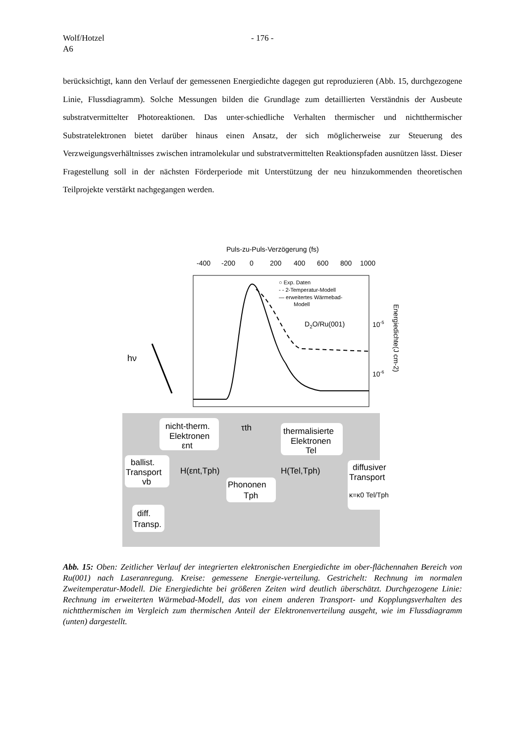Wolf/Hotzel
A6
- 176 -
berücksichtigt, kann den Verlauf der gemessenen Energiedichte dagegen gut reproduzieren (Abb. 15, durchgezogene Linie, Flussdiagramm). Solche Messungen bilden die Grundlage zum detaillierten Verständnis der Ausbeute substratvermittelter Photoreaktionen. Das unter-schiedliche Verhalten thermischer und nichtthermischer Substratelektronen bietet darüber hinaus einen Ansatz, der sich möglicherweise zur Steuerung des Verzweigungsverhältnisses zwischen intramolekular und substratvermittelten Reaktionspfaden ausnützen lässt. Dieser Fragestellung soll in der nächsten Förderperiode mit Unterstützung der neu hinzukommenden theoretischen Teilprojekte verstärkt nachgegangen werden.
Puls-zu-Puls-Verzögerung (fs)
-400
-200
0
200
400
600
800
1000
○ Exp. Daten
- - 2-Temperatur-Modell
— erweitertes Wärmebad-
Modell
D2O/Ru(001)
10-5
10-6
Energiedichte(J cm-2)
hν
nicht-therm.
Elektronen
εnt
τth
thermalisierte
Elektronen
Tel
ballist.
Transport
vb
H(εnt,Tph)
Phononen
Tph
H(Tel,Tph)
diffusiver
Transport
κ=κ0 Tel/Tph
diff.
Transp.
Abb. 15: Oben: Zeitlicher Verlauf der integrierten elektronischen Energiedichte im ober-flächennahen Bereich von Ru(001) nach Laseranregung. Kreise: gemessene Energie-verteilung. Gestrichelt: Rechnung im normalen Zweitemperatur-Modell. Die Energiedichte bei größeren Zeiten wird deutlich überschätzt. Durchgezogene Linie: Rechnung im erweiterten Wärmebad-Modell, das von einem anderen Transport- und Kopplungsverhalten des nichtthermischen im Vergleich zum thermischen Anteil der Elektronenverteilung ausgeht, wie im Flussdiagramm (unten) dargestellt.